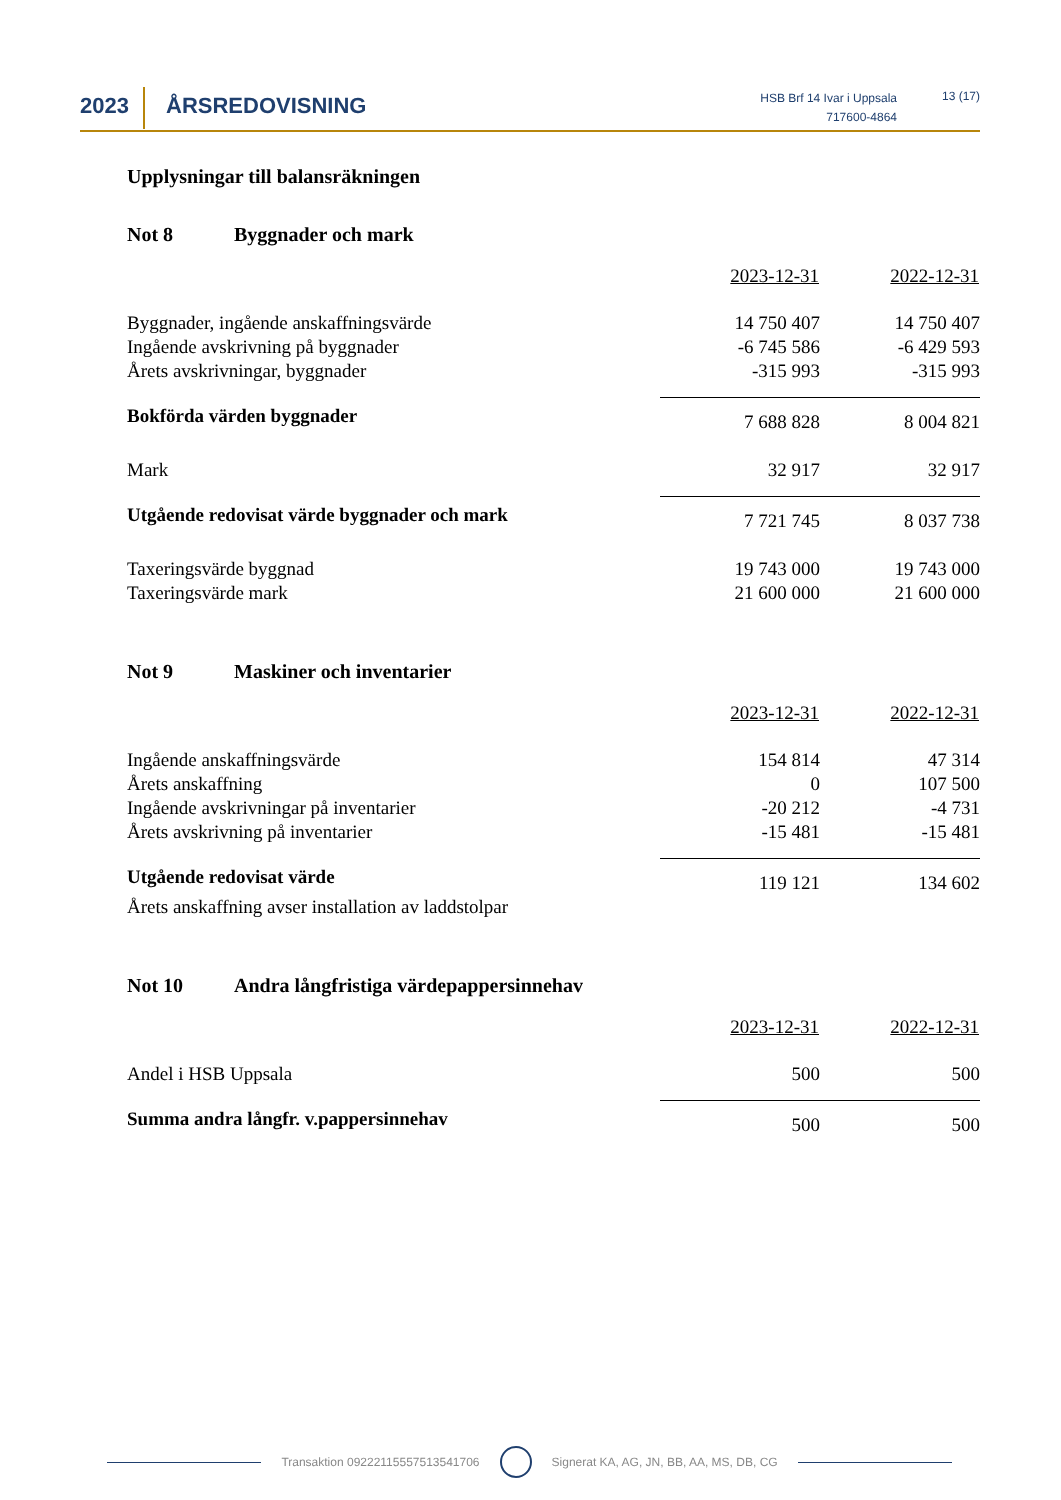2023 ÅRSREDOVISNING
HSB Brf 14 Ivar i Uppsala
717600-4864
13 (17)
Upplysningar till balansräkningen
Not 8 Byggnader och mark
| | 2023-12-31 | 2022-12-31 |
| Byggnader, ingående anskaffningsvärde | 14 750 407 | 14 750 407 |
| Ingående avskrivning på byggnader | -6 745 586 | -6 429 593 |
| Årets avskrivningar, byggnader | -315 993 | -315 993 |
| Bokförda värden byggnader | 7 688 828 | 8 004 821 |
| Mark | 32 917 | 32 917 |
| Utgående redovisat värde byggnader och mark | 7 721 745 | 8 037 738 |
| Taxeringsvärde byggnad | 19 743 000 | 19 743 000 |
| Taxeringsvärde mark | 21 600 000 | 21 600 000 |
Not 9 Maskiner och inventarier
| | 2023-12-31 | 2022-12-31 |
| Ingående anskaffningsvärde | 154 814 | 47 314 |
| Årets anskaffning | 0 | 107 500 |
| Ingående avskrivningar på inventarier | -20 212 | -4 731 |
| Årets avskrivning på inventarier | -15 481 | -15 481 |
| Utgående redovisat värde | 119 121 | 134 602 |
| Årets anskaffning avser installation av laddstolpar | | |
Not 10 Andra långfristiga värdepappersinnehav
| | 2023-12-31 | 2022-12-31 |
| Andel i HSB Uppsala | 500 | 500 |
| Summa andra långfr. v.pappersinnehav | 500 | 500 |
Transaktion 09222115557513541706 Signerat KA, AG, JN, BB, AA, MS, DB, CG